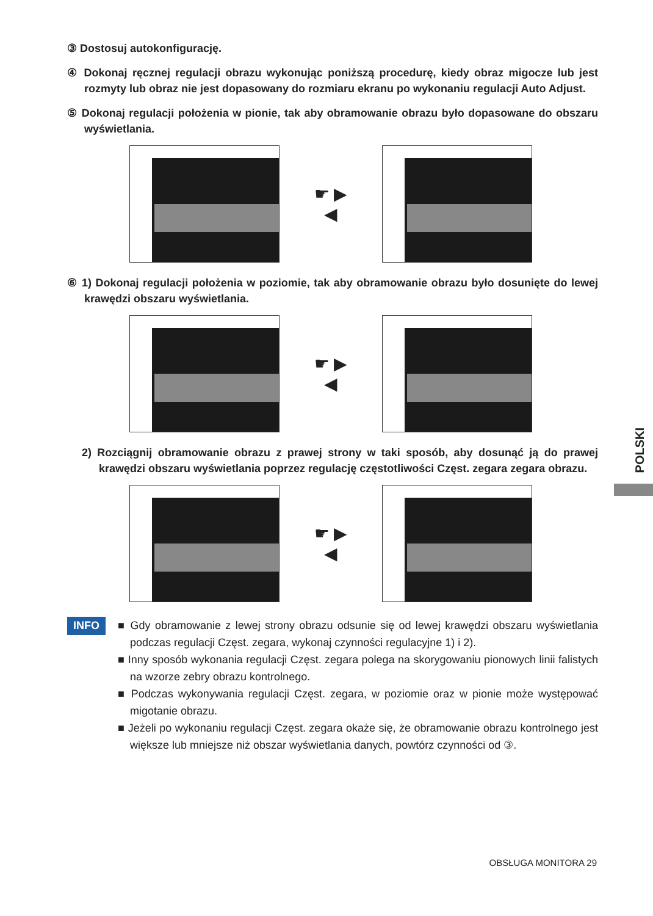③ Dostosuj autokonfigurację.
④ Dokonaj ręcznej regulacji obrazu wykonując poniższą procedurę, kiedy obraz migocze lub jest rozmyty lub obraz nie jest dopasowany do rozmiaru ekranu po wykonaniu regulacji Auto Adjust.
⑤ Dokonaj regulacji położenia w pionie, tak aby obramowanie obrazu było dopasowane do obszaru wyświetlania.
☛ ▶
◀
⑥ 1) Dokonaj regulacji położenia w poziomie, tak aby obramowanie obrazu było dosunięte do lewej krawędzi obszaru wyświetlania.
☛ ▶
◀
2) Rozciągnij obramowanie obrazu z prawej strony w taki sposób, aby dosunąć ją do prawej krawędzi obszaru wyświetlania poprzez regulację częstotliwości Częst. zegara zegara obrazu.
☛ ▶
◀
INFO
■ Gdy obramowanie z lewej strony obrazu odsunie się od lewej krawędzi obszaru wyświetlania podczas regulacji Częst. zegara, wykonaj czynności regulacyjne 1) i 2).
■ Inny sposób wykonania regulacji Częst. zegara polega na skorygowaniu pionowych linii falistych na wzorze zebry obrazu kontrolnego.
■ Podczas wykonywania regulacji Częst. zegara, w poziomie oraz w pionie może występować migotanie obrazu.
■ Jeżeli po wykonaniu regulacji Częst. zegara okaże się, że obramowanie obrazu kontrolnego jest większe lub mniejsze niż obszar wyświetlania danych, powtórz czynności od ③.
POLSKI
OBSŁUGA MONITORA 29